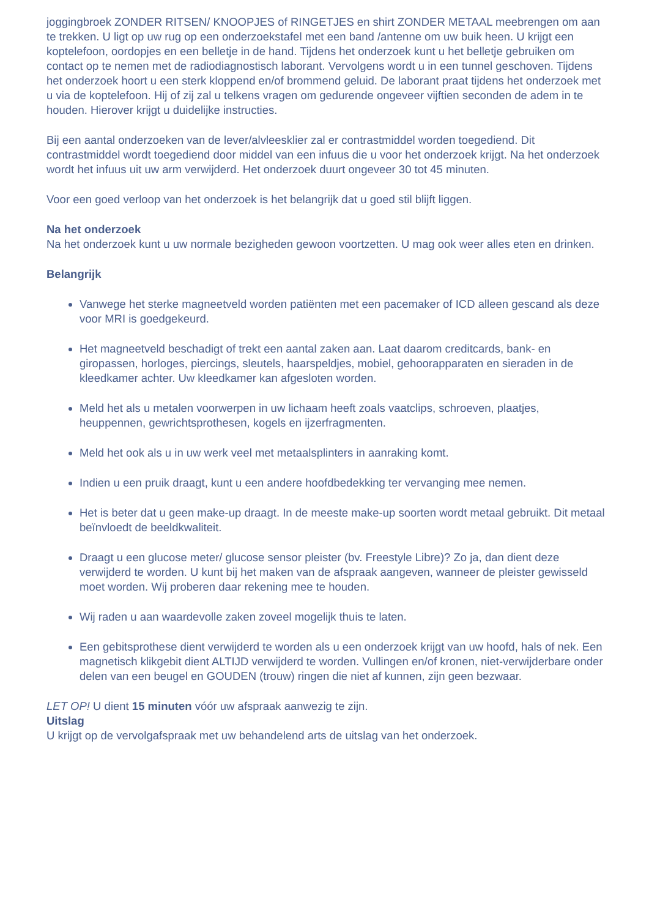joggingbroek ZONDER RITSEN/ KNOOPJES of RINGETJES en shirt ZONDER METAAL meebrengen om aan te trekken. U ligt op uw rug op een onderzoekstafel met een band /antenne om uw buik heen. U krijgt een koptelefoon, oordopjes en een belletje in de hand. Tijdens het onderzoek kunt u het belletje gebruiken om contact op te nemen met de radiodiagnostisch laborant. Vervolgens wordt u in een tunnel geschoven. Tijdens het onderzoek hoort u een sterk kloppend en/of brommend geluid. De laborant praat tijdens het onderzoek met u via de koptelefoon. Hij of zij zal u telkens vragen om gedurende ongeveer vijftien seconden de adem in te houden. Hierover krijgt u duidelijke instructies.
Bij een aantal onderzoeken van de lever/alvleesklier zal er contrastmiddel worden toegediend. Dit contrastmiddel wordt toegediend door middel van een infuus die u voor het onderzoek krijgt. Na het onderzoek wordt het infuus uit uw arm verwijderd. Het onderzoek duurt ongeveer 30 tot 45 minuten.
Voor een goed verloop van het onderzoek is het belangrijk dat u goed stil blijft liggen.
Na het onderzoek
Na het onderzoek kunt u uw normale bezigheden gewoon voortzetten. U mag ook weer alles eten en drinken.
Belangrijk
Vanwege het sterke magneetveld worden patiënten met een pacemaker of ICD alleen gescand als deze voor MRI is goedgekeurd.
Het magneetveld beschadigt of trekt een aantal zaken aan. Laat daarom creditcards, bank- en giropassen, horloges, piercings, sleutels, haarspeldjes, mobiel, gehoorapparaten en sieraden in de kleedkamer achter. Uw kleedkamer kan afgesloten worden.
Meld het als u metalen voorwerpen in uw lichaam heeft zoals vaatclips, schroeven, plaatjes, heuppennen, gewrichtsprothesen, kogels en ijzerfragmenten.
Meld het ook als u in uw werk veel met metaalsplinters in aanraking komt.
Indien u een pruik draagt, kunt u een andere hoofdbedekking ter vervanging mee nemen.
Het is beter dat u geen make-up draagt. In de meeste make-up soorten wordt metaal gebruikt. Dit metaal beïnvloedt de beeldkwaliteit.
Draagt u een glucose meter/ glucose sensor pleister (bv. Freestyle Libre)? Zo ja, dan dient deze verwijderd te worden. U kunt bij het maken van de afspraak aangeven, wanneer de pleister gewisseld moet worden. Wij proberen daar rekening mee te houden.
Wij raden u aan waardevolle zaken zoveel mogelijk thuis te laten.
Een gebitsprothese dient verwijderd te worden als u een onderzoek krijgt van uw hoofd, hals of nek. Een magnetisch klikgebit dient ALTIJD verwijderd te worden. Vullingen en/of kronen, niet-verwijderbare onder delen van een beugel en GOUDEN (trouw) ringen die niet af kunnen, zijn geen bezwaar.
LET OP! U dient 15 minuten vóór uw afspraak aanwezig te zijn.
Uitslag
U krijgt op de vervolgafspraak met uw behandelend arts de uitslag van het onderzoek.